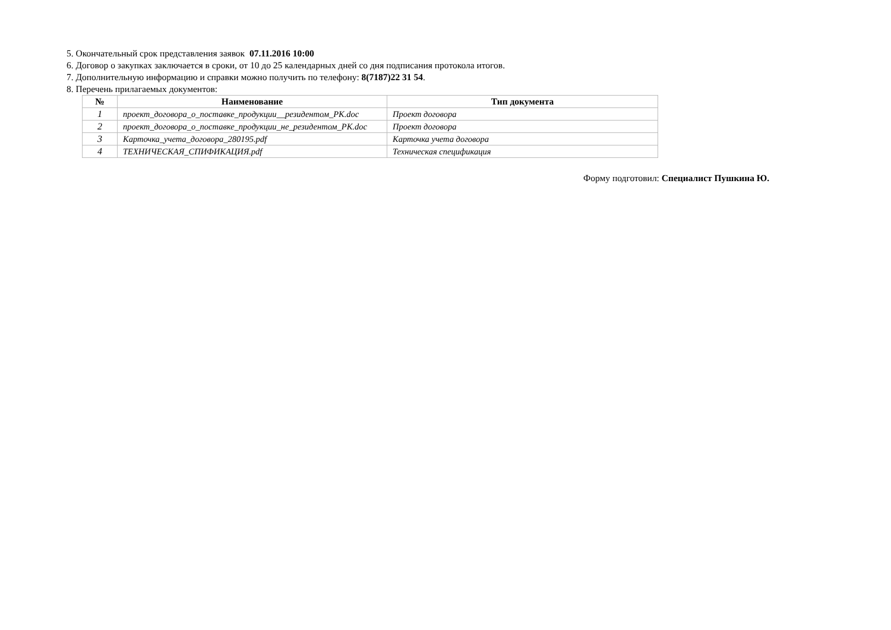5. Окончательный срок представления заявок 07.11.2016 10:00
6. Договор о закупках заключается в сроки, от 10 до 25 календарных дней со дня подписания протокола итогов.
7. Дополнительную информацию и справки можно получить по телефону: 8(7187)22 31 54.
8. Перечень прилагаемых документов:
| № | Наименование | Тип документа |
| --- | --- | --- |
| 1 | проект_договора_о_поставке_продукции__резидентом_РК.doc | Проект договора |
| 2 | проект_договора_о_поставке_продукции_не_резидентом_РК.doc | Проект договора |
| 3 | Карточка_учета_договора_280195.pdf | Карточка учета договора |
| 4 | ТЕХНИЧЕСКАЯ_СПИФИКАЦИЯ.pdf | Техническая спецификация |
Форму подготовил: Специалист Пушкина Ю.